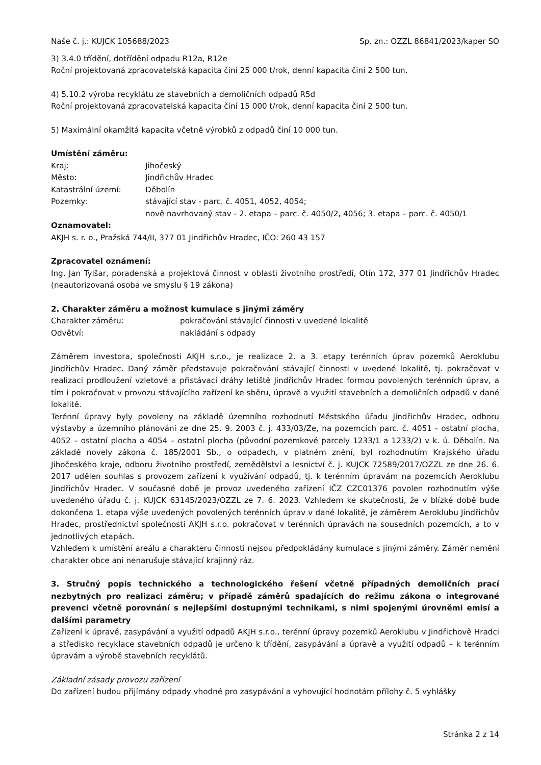Naše č. j.: KUJCK 105688/2023 Sp. zn.: OZZL 86841/2023/kaper SO
3) 3.4.0 třídění, dotřídění odpadu R12a, R12e
Roční projektovaná zpracovatelská kapacita činí 25 000 t/rok, denní kapacita činí 2 500 tun.
4) 5.10.2 výroba recyklátu ze stavebních a demoličních odpadů R5d
Roční projektovaná zpracovatelská kapacita činí 15 000 t/rok, denní kapacita činí 2 500 tun.
5) Maximální okamžitá kapacita včetně výrobků z odpadů činí 10 000 tun.
Umístění záměru:
Kraj: Jihočeský
Město: Jindřichův Hradec
Katastrální území: Děbolín
Pozemky: stávající stav - parc. č. 4051, 4052, 4054;
nově navrhovaný stav - 2. etapa – parc. č. 4050/2, 4056; 3. etapa – parc. č. 4050/1
Oznamovatel:
AKJH s. r. o., Pražská 744/II, 377 01 Jindřichův Hradec, IČO: 260 43 157
Zpracovatel oznámení:
Ing. Jan Tylšar, poradenská a projektová činnost v oblasti životního prostředí, Otín 172, 377 01 Jindřichův Hradec (neautorizovaná osoba ve smyslu § 19 zákona)
2. Charakter záměru a možnost kumulace s jinými záměry
Charakter záměru: pokračování stávající činnosti v uvedené lokalitě
Odvětví: nakládání s odpady
Záměrem investora, společnosti AKJH s.r.o., je realizace 2. a 3. etapy terénních úprav pozemků Aeroklubu Jindřichův Hradec. Daný záměr představuje pokračování stávající činnosti v uvedené lokalitě, tj. pokračovat v realizaci prodloužení vzletové a přistávací dráhy letiště Jindřichův Hradec formou povolených terénních úprav, a tím i pokračovat v provozu stávajícího zařízení ke sběru, úpravě a využití stavebních a demoličních odpadů v dané lokalitě.
Terénní úpravy byly povoleny na základě územního rozhodnutí Městského úřadu Jindřichův Hradec, odboru výstavby a územního plánování ze dne 25. 9. 2003 č. j. 433/03/Ze, na pozemcích parc. č. 4051 - ostatní plocha, 4052 – ostatní plocha a 4054 – ostatní plocha (původní pozemkové parcely 1233/1 a 1233/2) v k. ú. Děbolín. Na základě novely zákona č. 185/2001 Sb., o odpadech, v platném znění, byl rozhodnutím Krajského úřadu Jihočeského kraje, odboru životního prostředí, zemědělství a lesnictví č. j. KUJCK 72589/2017/OZZL ze dne 26. 6. 2017 udělen souhlas s provozem zařízení k využívání odpadů, tj. k terénním úpravám na pozemcích Aeroklubu Jindřichův Hradec. V současné době je provoz uvedeného zařízení IČZ CZC01376 povolen rozhodnutím výše uvedeného úřadu č. j. KUJCK 63145/2023/OZZL ze 7. 6. 2023. Vzhledem ke skutečnosti, že v blízké době bude dokončena 1. etapa výše uvedených povolených terénních úprav v dané lokalitě, je záměrem Aeroklubu Jindřichův Hradec, prostřednictví společnosti AKJH s.r.o. pokračovat v terénních úpravách na sousedních pozemcích, a to v jednotlivých etapách.
Vzhledem k umístění areálu a charakteru činnosti nejsou předpokládány kumulace s jinými záměry. Záměr nemění charakter obce ani nenarušuje stávající krajinný ráz.
3. Stručný popis technického a technologického řešení včetně případných demoličních prací nezbytných pro realizaci záměru; v případě záměrů spadajících do režimu zákona o integrované prevenci včetně porovnání s nejlepšími dostupnými technikami, s nimi spojenými úrovněmi emisí a dalšími parametry
Zařízení k úpravě, zasypávání a využití odpadů AKJH s.r.o., terénní úpravy pozemků Aeroklubu v Jindřichově Hradci a středisko recyklace stavebních odpadů je určeno k třídění, zasypávání a úpravě a využití odpadů – k terénním úpravám a výrobě stavebních recyklátů.
Základní zásady provozu zařízení
Do zařízení budou přijímány odpady vhodné pro zasypávání a vyhovující hodnotám přílohy č. 5 vyhlášky
Stránka 2 z 14